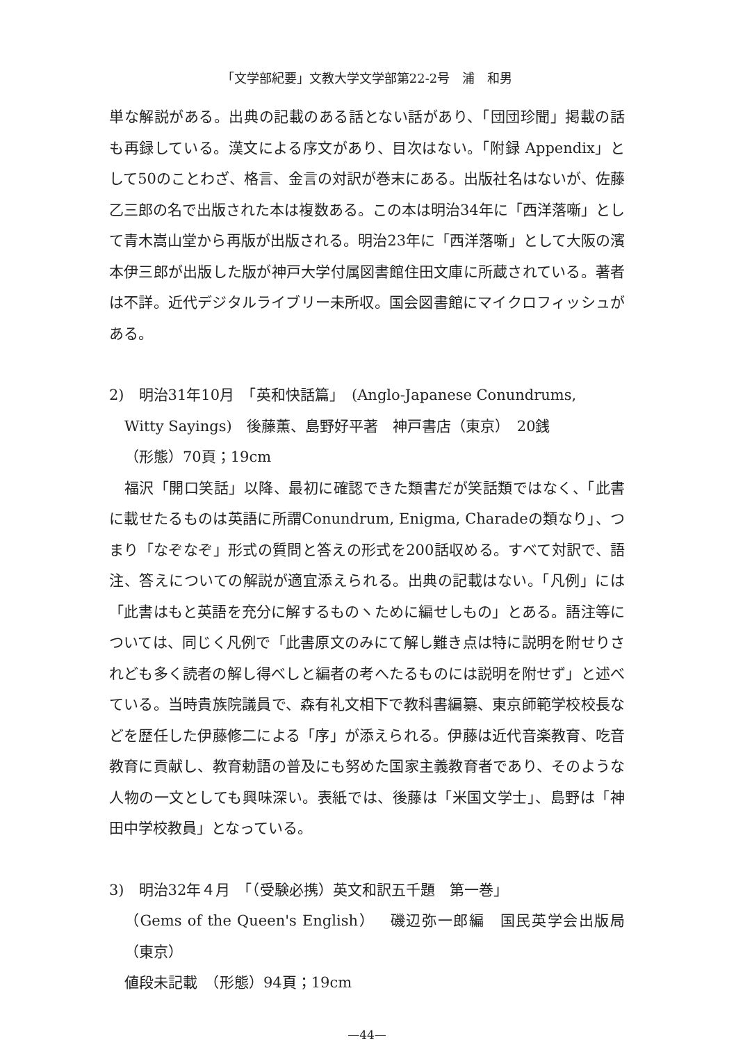「文学部紀要」文教大学文学部第22-2号　浦　和男
単な解説がある。出典の記載のある話とない話があり、「団団珍聞」掲載の話も再録している。漢文による序文があり、目次はない。「附録 Appendix」として50のことわざ、格言、金言の対訳が巻末にある。出版社名はないが、佐藤乙三郎の名で出版された本は複数ある。この本は明治34年に「西洋落噺」として青木嵩山堂から再版が出版される。明治23年に「西洋落噺」として大阪の濱本伊三郎が出版した版が神戸大学付属図書館住田文庫に所蔵されている。著者は不詳。近代デジタルライブリー未所収。国会図書館にマイクロフィッシュがある。
2)　明治31年10月　「英和快話篇」　(Anglo-Japanese Conundrums,
Witty Sayings)　後藤薫、島野好平著　神戸書店（東京）　20銭
（形態）70頁；19cm
　福沢「開口笑話」以降、最初に確認できた類書だが笑話類ではなく、「此書に載せたるものは英語に所謂Conundrum, Enigma, Charadeの類なり」、つまり「なぞなぞ」形式の質問と答えの形式を200話収める。すべて対訳で、語注、答えについての解説が適宜添えられる。出典の記載はない。「凡例」には「此書はもと英語を充分に解するものヽために編せしもの」とある。語注等については、同じく凡例で「此書原文のみにて解し難き点は特に説明を附せりされども多く読者の解し得べしと編者の考へたるものには説明を附せず」と述べている。当時貴族院議員で、森有礼文相下で教科書編纂、東京師範学校校長などを歴任した伊藤修二による「序」が添えられる。伊藤は近代音楽教育、吃音教育に貢献し、教育勅語の普及にも努めた国家主義教育者であり、そのような人物の一文としても興味深い。表紙では、後藤は「米国文学士」、島野は「神田中学校教員」となっている。
3)　明治32年４月　「（受験必携）英文和訳五千題　第一巻」
（Gems of the Queen's English）　磯辺弥一郎編　国民英学会出版局（東京）
値段未記載　（形態）94頁；19cm
—44—